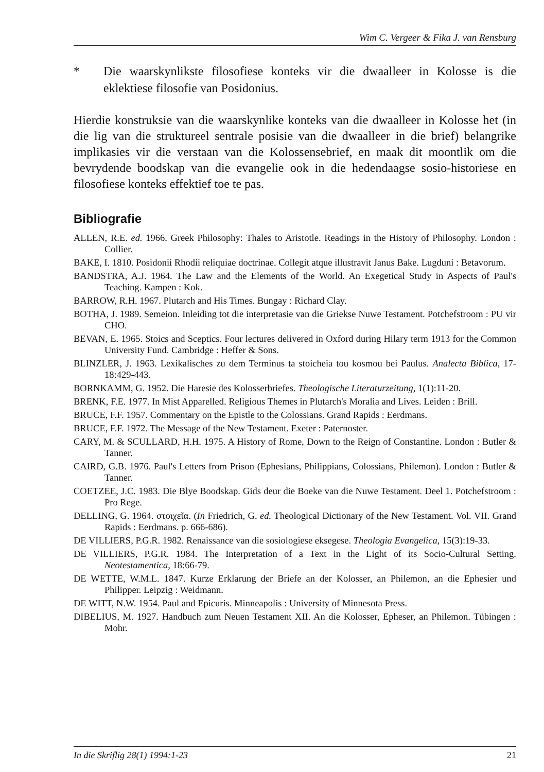Wim C. Vergeer & Fika J. van Rensburg
* Die waarskynlikste filosofiese konteks vir die dwaalleer in Kolosse is die eklektiese filosofie van Posidonius.
Hierdie konstruksie van die waarskynlike konteks van die dwaalleer in Kolosse het (in die lig van die struktureel sentrale posisie van die dwaalleer in die brief) belangrike implikasies vir die verstaan van die Kolossensebrief, en maak dit moontlik om die bevrydende boodskap van die evangelie ook in die hedendaagse sosio-historiese en filosofiese konteks effektief toe te pas.
Bibliografie
ALLEN, R.E. ed. 1966. Greek Philosophy: Thales to Aristotle. Readings in the History of Philosophy. London : Collier.
BAKE, I. 1810. Posidonii Rhodii reliquiae doctrinae. Collegit atque illustravit Janus Bake. Lugduni : Betavorum.
BANDSTRA, A.J. 1964. The Law and the Elements of the World. An Exegetical Study in Aspects of Paul's Teaching. Kampen : Kok.
BARROW, R.H. 1967. Plutarch and His Times. Bungay : Richard Clay.
BOTHA, J. 1989. Semeion. Inleiding tot die interpretasie van die Griekse Nuwe Testament. Potchefstroom : PU vir CHO.
BEVAN, E. 1965. Stoics and Sceptics. Four lectures delivered in Oxford during Hilary term 1913 for the Common University Fund. Cambridge : Heffer & Sons.
BLINZLER, J. 1963. Lexikalisches zu dem Terminus ta stoicheia tou kosmou bei Paulus. Analecta Biblica, 17-18:429-443.
BORNKAMM, G. 1952. Die Haresie des Kolosserbriefes. Theologische Literaturzeitung, 1(1):11-20.
BRENK, F.E. 1977. In Mist Apparelled. Religious Themes in Plutarch's Moralia and Lives. Leiden : Brill.
BRUCE, F.F. 1957. Commentary on the Epistle to the Colossians. Grand Rapids : Eerdmans.
BRUCE, F.F. 1972. The Message of the New Testament. Exeter : Paternoster.
CARY, M. & SCULLARD, H.H. 1975. A History of Rome, Down to the Reign of Constantine. London : Butler & Tanner.
CAIRD, G.B. 1976. Paul's Letters from Prison (Ephesians, Philippians, Colossians, Philemon). London : Butler & Tanner.
COETZEE, J.C. 1983. Die Blye Boodskap. Gids deur die Boeke van die Nuwe Testament. Deel 1. Potchefstroom : Pro Rege.
DELLING, G. 1964. στοιχεῖα. (In Friedrich, G. ed. Theological Dictionary of the New Testament. Vol. VII. Grand Rapids : Eerdmans. p. 666-686).
DE VILLIERS, P.G.R. 1982. Renaissance van die sosiologiese eksegese. Theologia Evangelica, 15(3):19-33.
DE VILLIERS, P.G.R. 1984. The Interpretation of a Text in the Light of its Socio-Cultural Setting. Neotestamentica, 18:66-79.
DE WETTE, W.M.L. 1847. Kurze Erklarung der Briefe an der Kolosser, an Philemon, an die Ephesier und Philipper. Leipzig : Weidmann.
DE WITT, N.W. 1954. Paul and Epicuris. Minneapolis : University of Minnesota Press.
DIBELIUS, M. 1927. Handbuch zum Neuen Testament XII. An die Kolosser, Epheser, an Philemon. Tübingen : Mohr.
In die Skriflig 28(1) 1994:1-23 21